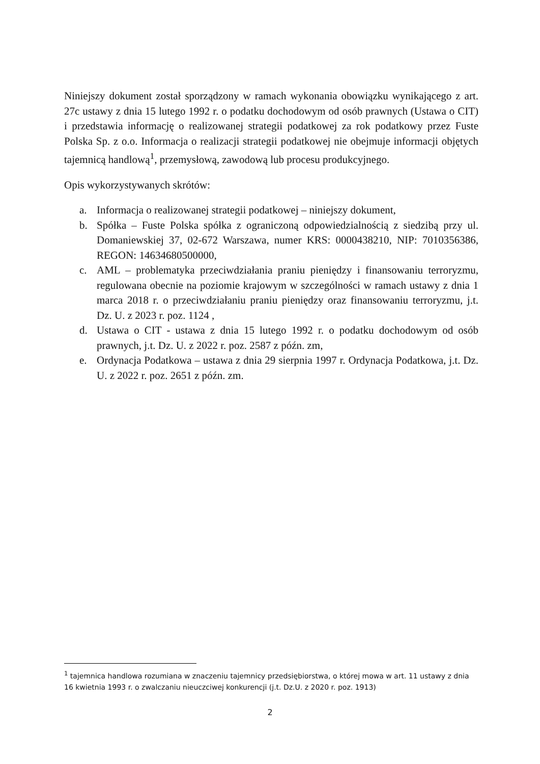Niniejszy dokument został sporządzony w ramach wykonania obowiązku wynikającego z art. 27c ustawy z dnia 15 lutego 1992 r. o podatku dochodowym od osób prawnych (Ustawa o CIT) i przedstawia informację o realizowanej strategii podatkowej za rok podatkowy przez Fuste Polska Sp. z o.o. Informacja o realizacji strategii podatkowej nie obejmuje informacji objętych tajemnicą handlową<sup>1</sup>, przemysłową, zawodową lub procesu produkcyjnego.
Opis wykorzystywanych skrótów:
a. Informacja o realizowanej strategii podatkowej – niniejszy dokument,
b. Spółka – Fuste Polska spółka z ograniczoną odpowiedzialnością z siedzibą przy ul. Domaniewskiej 37, 02-672 Warszawa, numer KRS: 0000438210, NIP: 7010356386, REGON: 14634680500000,
c. AML – problematyka przeciwdziałania praniu pieniędzy i finansowaniu terroryzmu, regulowana obecnie na poziomie krajowym w szczególności w ramach ustawy z dnia 1 marca 2018 r. o przeciwdziałaniu praniu pieniędzy oraz finansowaniu terroryzmu, j.t. Dz. U. z 2023 r. poz. 1124 ,
d. Ustawa o CIT - ustawa z dnia 15 lutego 1992 r. o podatku dochodowym od osób prawnych, j.t. Dz. U. z 2022 r. poz. 2587 z późn. zm,
e. Ordynacja Podatkowa – ustawa z dnia 29 sierpnia 1997 r. Ordynacja Podatkowa, j.t. Dz. U. z 2022 r. poz. 2651 z późn. zm.
<sup>1</sup> tajemnica handlowa rozumiana w znaczeniu tajemnicy przedsiębiorstwa, o której mowa w art. 11 ustawy z dnia 16 kwietnia 1993 r. o zwalczaniu nieuczciwej konkurencji (j.t. Dz.U. z 2020 r. poz. 1913)
2